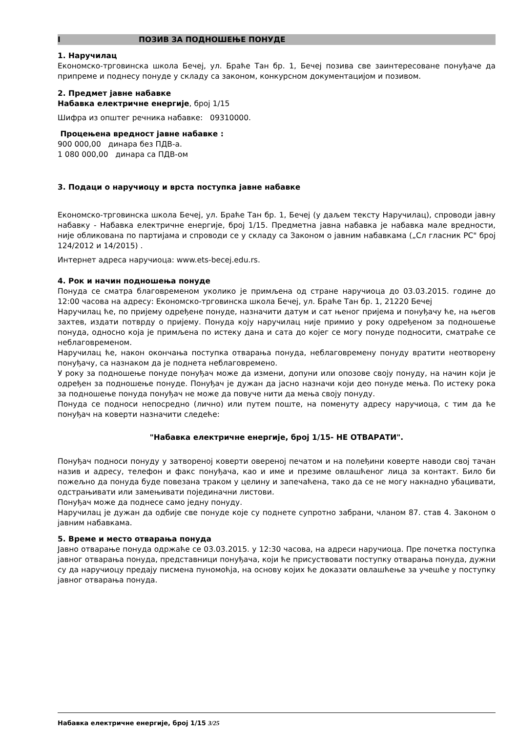I ПОЗИВ ЗА ПОДНОШЕЊЕ ПОНУДЕ
1. Наручилац
Економско-трговинска школа Бечеј, ул. Браће Тан бр. 1, Бечеј позива све заинтересоване понуђаче да припреме и поднесу понуде у складу са законом, конкурсном документацијом и позивом.
2. Предмет јавне набавке
Набавка електричне енергије, број 1/15
Шифра из општег речника набавке: 09310000.
Процењена вредност јавне набавке :
900 000,00 динара без ПДВ-а.
1 080 000,00 динара са ПДВ-ом
3. Подаци о наручиоцу и врста поступка јавне набавке
Економско-трговинска школа Бечеј, ул. Браће Тан бр. 1, Бечеј (у даљем тексту Наручилац), спроводи јавну набавку - Набавка електричне енергије, број 1/15. Предметна јавна набавка је набавка мале вредности, није обликована по партијама и спроводи се у складу са Законом о јавним набавкама („Сл гласник РС" број 124/2012 и 14/2015) .
Интернет адреса наручиоца: www.ets-becej.edu.rs.
4. Рок и начин подношења понуде
Понуда се сматра благовременом уколико је примљена од стране наручиоца до 03.03.2015. године до 12:00 часова на адресу: Економско-трговинска школа Бечеј, ул. Браће Тан бр. 1, 21220 Бечеј
Наручилац ће, по пријему одређене понуде, назначити датум и сат њеног пријема и понуђачу ће, на његов захтев, издати потврду о пријему. Понуда коју наручилац није примио у року одређеном за подношење понуда, односно која је примљена по истеку дана и сата до којег се могу понуде подносити, сматраће се неблаговременом.
Наручилац ће, након окончања поступка отварања понуда, неблаговремену понуду вратити неотворену понуђачу, са назнаком да је поднета неблаговремено.
У року за подношење понуде понуђач може да измени, допуни или опозове своју понуду, на начин који је одређен за подношење понуде. Понуђач је дужан да јасно назначи који део понуде мења. По истеку рока за подношење понуда понуђач не може да повуче нити да мења своју понуду.
Понуда се подноси непосредно (лично) или путем поште, на поменуту адресу наручиоца, с тим да ће понуђач на коверти назначити следеће:
"Набавка електричне енергије, број 1/15- НЕ ОТВАРАТИ".
Понуђач подноси понуду у затвореној коверти овереној печатом и на полеђини коверте наводи свој тачан назив и адресу, телефон и факс понуђача, као и име и презиме овлашћеног лица за контакт. Било би пожељно да понуда буде повезана траком у целину и запечаћена, тако да се не могу накнадно убацивати, одстрањивати или замењивати појединачни листови.
Понуђач може да поднесе само једну понуду.
Наручилац је дужан да одбије све понуде које су поднете супротно забрани, чланом 87. став 4. Законом о јавним набавкама.
5. Време и место отварања понуда
Јавно отварање понуда одржаће се 03.03.2015. у 12:30 часова, на адреси наручиоца. Пре почетка поступка јавног отварања понуда, представници понуђача, који ће присуствовати поступку отварања понуда, дужни су да наручиоцу предају писмена пуномоћја, на основу којих ће доказати овлашћење за учешће у поступку јавног отварања понуда.
Набавка електричне енергије, број 1/15 3/25